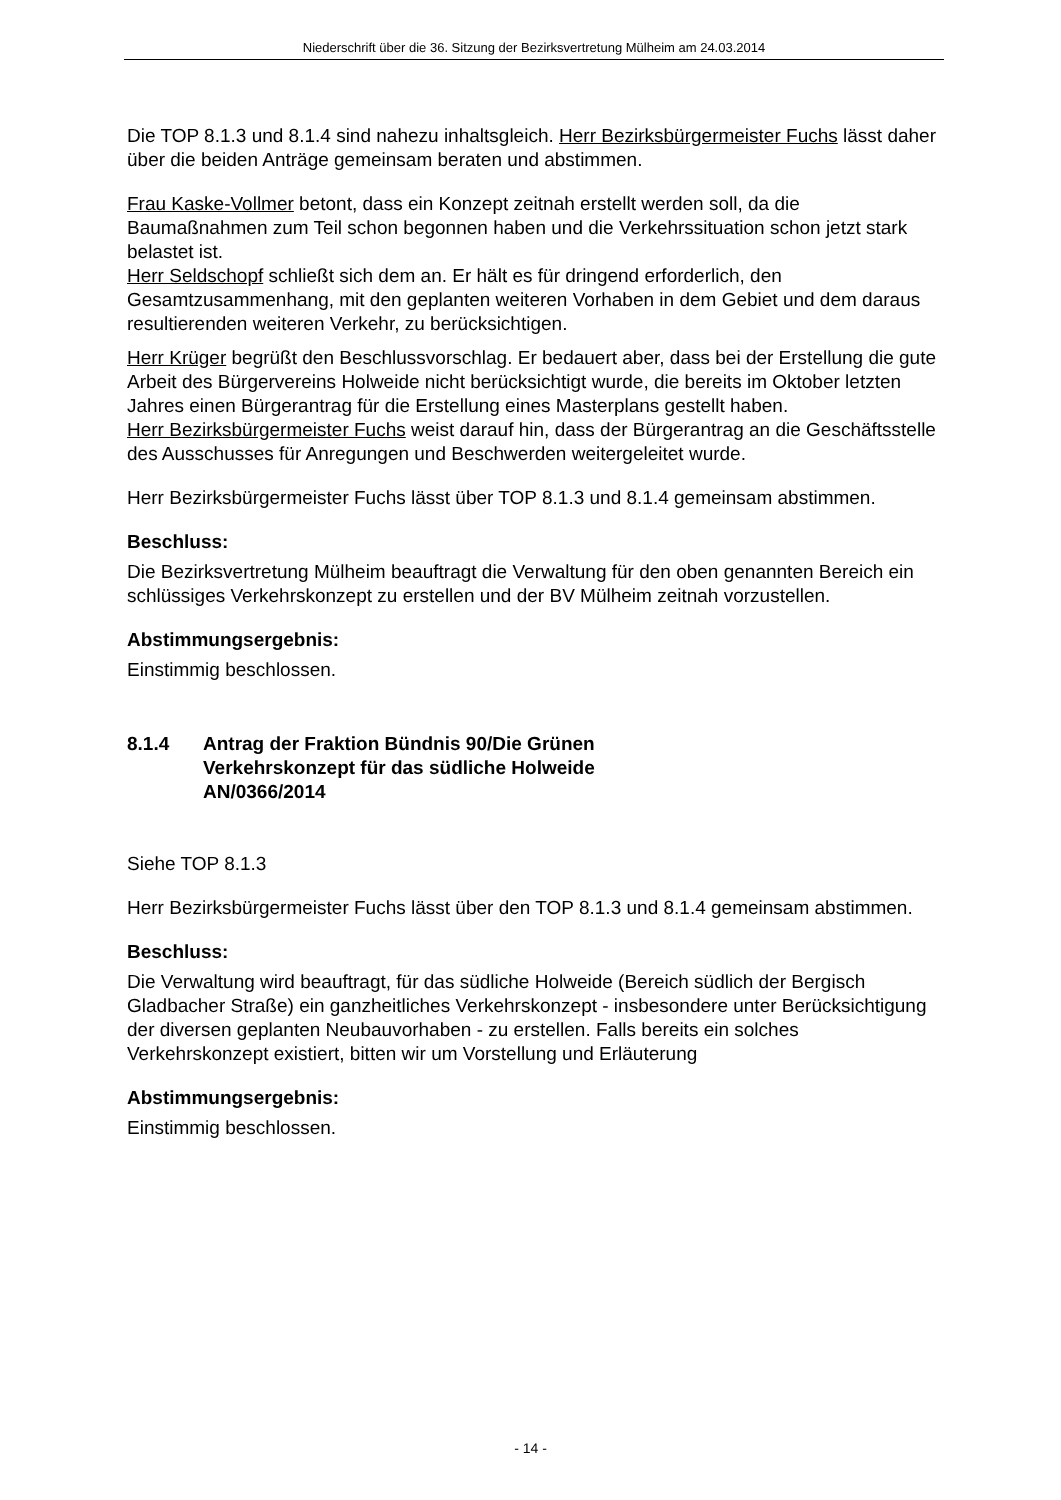Niederschrift über die 36. Sitzung der Bezirksvertretung Mülheim am 24.03.2014
Die TOP 8.1.3 und 8.1.4 sind nahezu inhaltsgleich. Herr Bezirksbürgermeister Fuchs lässt daher über die beiden Anträge gemeinsam beraten und abstimmen.
Frau Kaske-Vollmer betont, dass ein Konzept zeitnah erstellt werden soll, da die Baumaßnahmen zum Teil schon begonnen haben und die Verkehrssituation schon jetzt stark belastet ist.
Herr Seldschopf schließt sich dem an. Er hält es für dringend erforderlich, den Gesamtzusammenhang, mit den geplanten weiteren Vorhaben in dem Gebiet und dem daraus resultierenden weiteren Verkehr, zu berücksichtigen.
Herr Krüger begrüßt den Beschlussvorschlag. Er bedauert aber, dass bei der Erstellung die gute Arbeit des Bürgervereins Holweide nicht berücksichtigt wurde, die bereits im Oktober letzten Jahres einen Bürgerantrag für die Erstellung eines Masterplans gestellt haben.
Herr Bezirksbürgermeister Fuchs weist darauf hin, dass der Bürgerantrag an die Geschäftsstelle des Ausschusses für Anregungen und Beschwerden weitergeleitet wurde.
Herr Bezirksbürgermeister Fuchs lässt über TOP 8.1.3 und 8.1.4 gemeinsam abstimmen.
Beschluss:
Die Bezirksvertretung Mülheim beauftragt die Verwaltung für den oben genannten Bereich ein schlüssiges Verkehrskonzept zu erstellen und der BV Mülheim zeitnah vorzustellen.
Abstimmungsergebnis:
Einstimmig beschlossen.
8.1.4 Antrag der Fraktion Bündnis 90/Die Grünen
Verkehrskonzept für das südliche Holweide
AN/0366/2014
Siehe TOP 8.1.3
Herr Bezirksbürgermeister Fuchs lässt über den TOP 8.1.3 und 8.1.4 gemeinsam abstimmen.
Beschluss:
Die Verwaltung wird beauftragt, für das südliche Holweide (Bereich südlich der Bergisch Gladbacher Straße) ein ganzheitliches Verkehrskonzept - insbesondere unter Berücksichtigung der diversen geplanten Neubauvorhaben - zu erstellen. Falls bereits ein solches Verkehrskonzept existiert, bitten wir um Vorstellung und Erläuterung
Abstimmungsergebnis:
Einstimmig beschlossen.
- 14 -